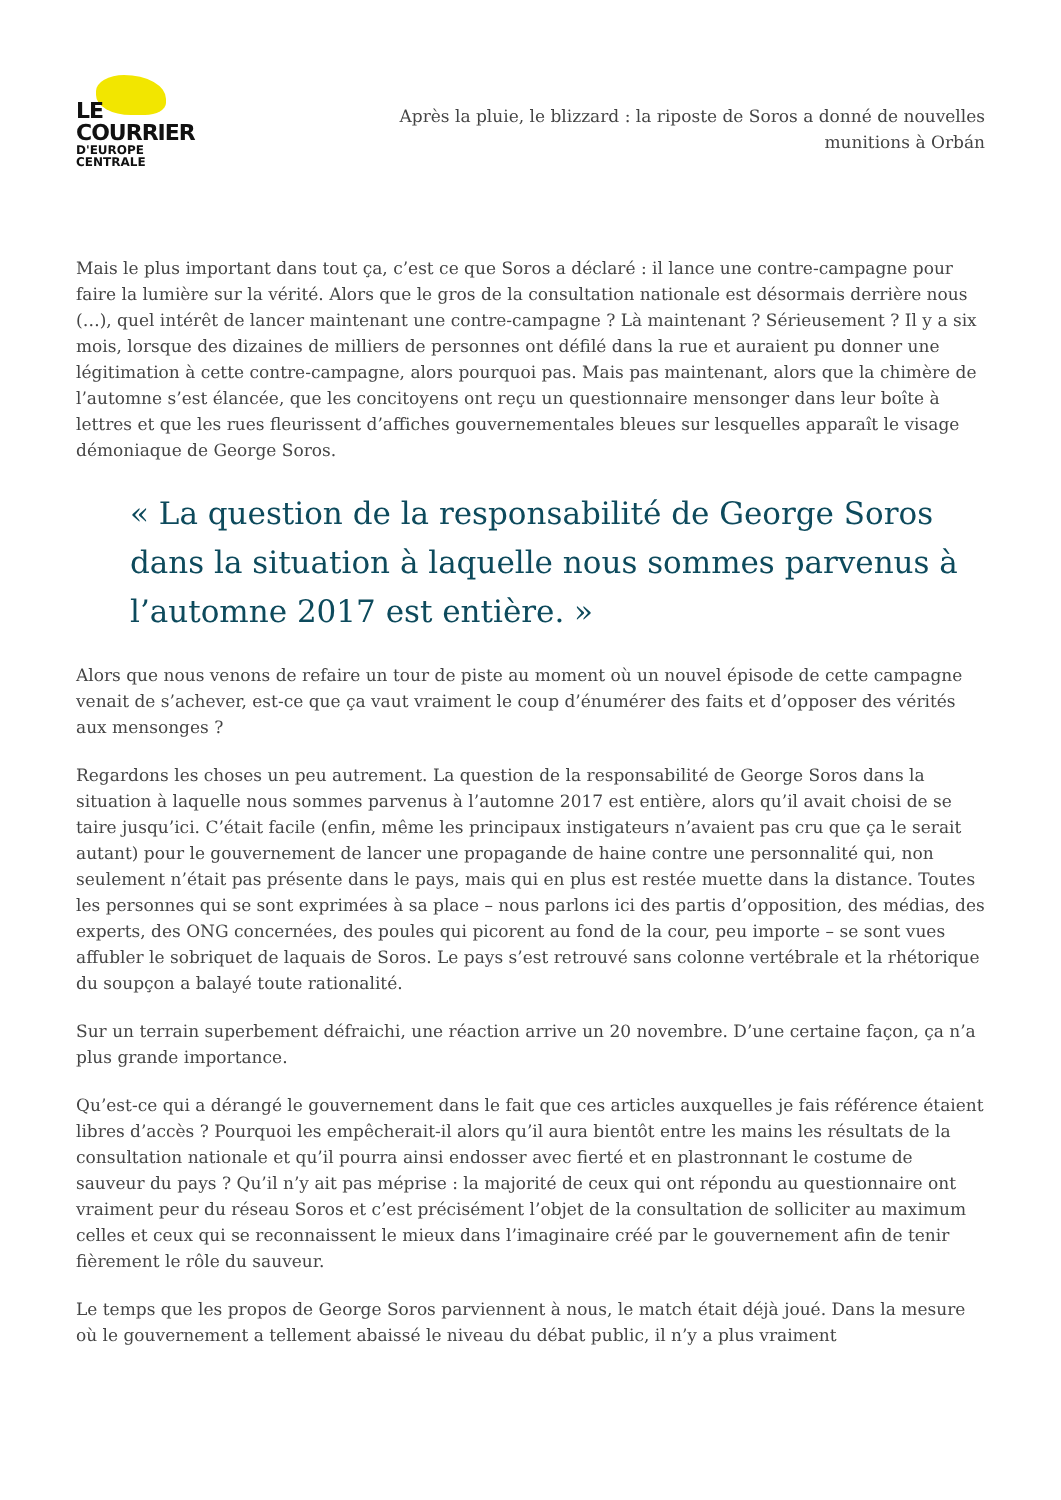LE COURRIER
D'EUROPE CENTRALE
Après la pluie, le blizzard : la riposte de Soros a donné de nouvelles munitions à Orbán
Mais le plus important dans tout ça, c’est ce que Soros a déclaré : il lance une contre-campagne pour faire la lumière sur la vérité. Alors que le gros de la consultation nationale est désormais derrière nous (…), quel intérêt de lancer maintenant une contre-campagne ? Là maintenant ? Sérieusement ? Il y a six mois, lorsque des dizaines de milliers de personnes ont défilé dans la rue et auraient pu donner une légitimation à cette contre-campagne, alors pourquoi pas. Mais pas maintenant, alors que la chimère de l’automne s’est élancée, que les concitoyens ont reçu un questionnaire mensonger dans leur boîte à lettres et que les rues fleurissent d’affiches gouvernementales bleues sur lesquelles apparaît le visage démoniaque de George Soros.
« La question de la responsabilité de George Soros dans la situation à laquelle nous sommes parvenus à l’automne 2017 est entière. »
Alors que nous venons de refaire un tour de piste au moment où un nouvel épisode de cette campagne venait de s’achever, est-ce que ça vaut vraiment le coup d’énumérer des faits et d’opposer des vérités aux mensonges ?
Regardons les choses un peu autrement. La question de la responsabilité de George Soros dans la situation à laquelle nous sommes parvenus à l’automne 2017 est entière, alors qu’il avait choisi de se taire jusqu’ici. C’était facile (enfin, même les principaux instigateurs n’avaient pas cru que ça le serait autant) pour le gouvernement de lancer une propagande de haine contre une personnalité qui, non seulement n’était pas présente dans le pays, mais qui en plus est restée muette dans la distance. Toutes les personnes qui se sont exprimées à sa place – nous parlons ici des partis d’opposition, des médias, des experts, des ONG concernées, des poules qui picorent au fond de la cour, peu importe – se sont vues affubler le sobriquet de laquais de Soros. Le pays s’est retrouvé sans colonne vertébrale et la rhétorique du soupçon a balayé toute rationalité.
Sur un terrain superbement défraichi, une réaction arrive un 20 novembre. D’une certaine façon, ça n’a plus grande importance.
Qu’est-ce qui a dérangé le gouvernement dans le fait que ces articles auxquelles je fais référence étaient libres d’accès ? Pourquoi les empêcherait-il alors qu’il aura bientôt entre les mains les résultats de la consultation nationale et qu’il pourra ainsi endosser avec fierté et en plastronnant le costume de sauveur du pays ? Qu’il n’y ait pas méprise : la majorité de ceux qui ont répondu au questionnaire ont vraiment peur du réseau Soros et c’est précisément l’objet de la consultation de solliciter au maximum celles et ceux qui se reconnaissent le mieux dans l’imaginaire créé par le gouvernement afin de tenir fièrement le rôle du sauveur.
Le temps que les propos de George Soros parviennent à nous, le match était déjà joué. Dans la mesure où le gouvernement a tellement abaissé le niveau du débat public, il n’y a plus vraiment